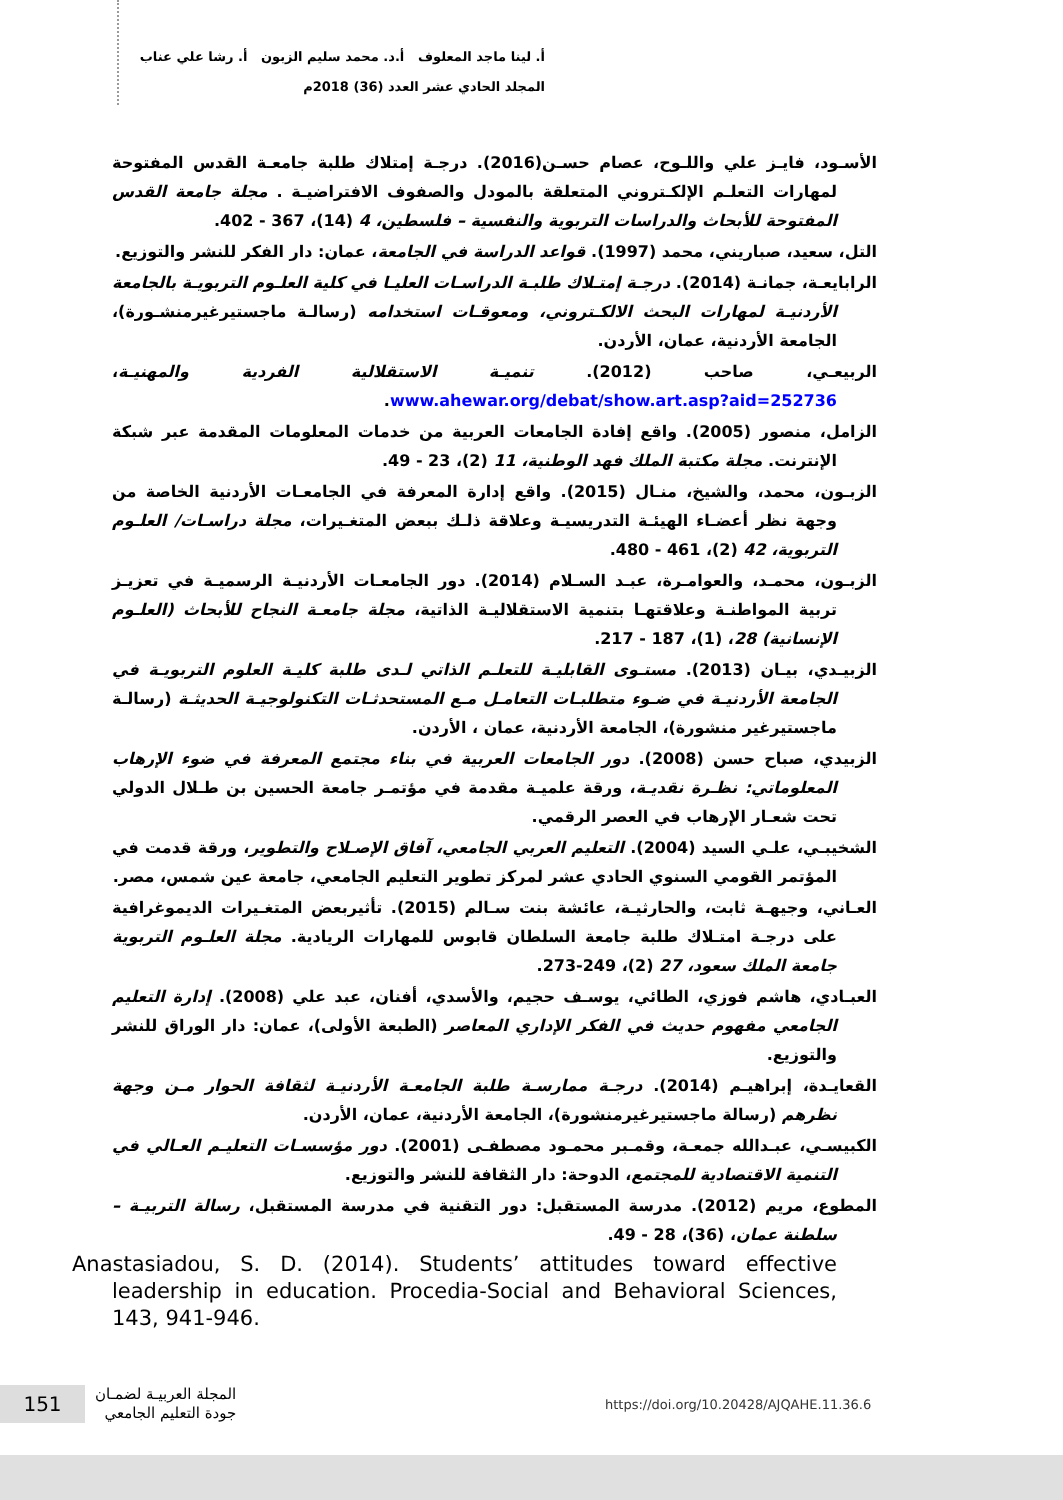أ. لينا ماجد المعلوف أ.د. محمد سليم الزبون أ. رشا علي عناب
المجلد الحادي عشر العدد (36) 2018م
الأسـود، فايـز علي واللـوح، عصام حسـن(2016). درجـة إمتلاك طلبة جامعـة القدس المفتوحة لمهارات التعلـم الإلكـتروني المتعلقة بالمودل والصفوف الافتراضيـة . مجلة جامعة القدس المفتوحة للأبحاث والدراسات التربوية والنفسية – فلسطين، 4 (14)، 367 - 402.
التل، سعيد، صباريني، محمد (1997). قواعد الدراسة في الجامعة، عمان: دار الفكر للنشر والتوزيع.
الرابايعـة، جمانـة (2014). درجـة إمتـلاك طلبـة الدراسـات العليـا في كلية العلـوم التربويـة بالجامعة الأردنيـة لمهارات البحث الالكـتروني، ومعوقـات استخدامه (رسالـة ماجستيرغيرمنشـورة)، الجامعة الأردنية، عمان، الأردن.
الربيعـي، صاحب (2012). تنميـة الاستقلالية الفردية والمهنيـة، www.ahewar.org/debat/show.art.asp?aid=252736.
الزامل، منصور (2005). واقع إفادة الجامعات العربية من خدمات المعلومات المقدمة عبر شبكة الإنترنت. مجلة مكتبة الملك فهد الوطنية، 11 (2)، 23 - 49.
الزبـون، محمد، والشيخ، منـال (2015). واقع إدارة المعرفة في الجامعـات الأردنية الخاصة من وجهة نظر أعضـاء الهيئـة التدريسيـة وعلاقة ذلـك ببعض المتغـيرات، مجلة دراسـات/ العلـوم التربوية، 42 (2)، 461 - 480.
الزبـون، محمـد، والعوامـرة، عبـد السـلام (2014). دور الجامعـات الأردنيـة الرسميـة في تعزيـز تربية المواطنـة وعلاقتهـا بتنمية الاستقلاليـة الذاتية، مجلة جامعـة النجاح للأبحاث (العلـوم الإنسانية) 28، (1)، 187 - 217.
الزبيـدي، بيـان (2013). مستـوى القابليـة للتعلـم الذاتي لـدى طلبة كليـة العلوم التربويـة في الجامعة الأردنيـة في ضـوء متطلبـات التعامـل مـع المستحدثـات التكنولوجيـة الحديثـة (رسالـة ماجستيرغير منشورة)، الجامعة الأردنية، عمان ، الأردن.
الزبيدي، صباح حسن (2008). دور الجامعات العربية في بناء مجتمع المعرفة في ضوء الإرهاب المعلوماتي: نظـرة نقديـة، ورقة علميـة مقدمة في مؤتمـر جامعة الحسين بن طـلال الدولي تحت شعـار الإرهاب في العصر الرقمي.
الشخيبـي، علـي السيد (2004). التعليم العربي الجامعي، آفاق الإصـلاح والتطوير، ورقة قدمت في المؤتمر القومي السنوي الحادي عشر لمركز تطوير التعليم الجامعي، جامعة عين شمس، مصر.
العـاني، وجيهـة ثابت، والحارثيـة، عائشة بنت سـالم (2015). تأثيربعض المتغـيرات الديموغرافية على درجـة امتـلاك طلبة جامعة السلطان قابوس للمهارات الريادية. مجلة العلـوم التربوية جامعة الملك سعود، 27 (2)، 249-273.
العبـادي، هاشم فوزي، الطائي، يوسـف حجيم، والأسدي، أفنان، عبد علي (2008). إدارة التعليم الجامعي مفهوم حديث في الفكر الإداري المعاصر (الطبعة الأولى)، عمان: دار الوراق للنشر والتوزيع.
القعايـدة، إبراهيـم (2014). درجـة ممارسـة طلبة الجامعـة الأردنيـة لثقافة الحوار مـن وجهة نظرهم (رسالة ماجستيرغيرمنشورة)، الجامعة الأردنية، عمان، الأردن.
الكبيسـي، عبـدالله جمعـة، وقمـبر محمـود مصطفـى (2001). دور مؤسسـات التعليـم العـالي في التنمية الاقتصادية للمجتمع، الدوحة: دار الثقافة للنشر والتوزيع.
المطوع، مريم (2012). مدرسة المستقبل: دور التقنية في مدرسة المستقبل، رسالة التربيـة – سلطنة عمان، (36)، 28 - 49.
Anastasiadou, S. D. (2014). Students’ attitudes toward effective leadership in education. Procedia-Social and Behavioral Sciences, 143, 941-946.
151
المجلة العربيـة لضمـان
جودة التعليم الجامعي
https://doi.org/10.20428/AJQAHE.11.36.6